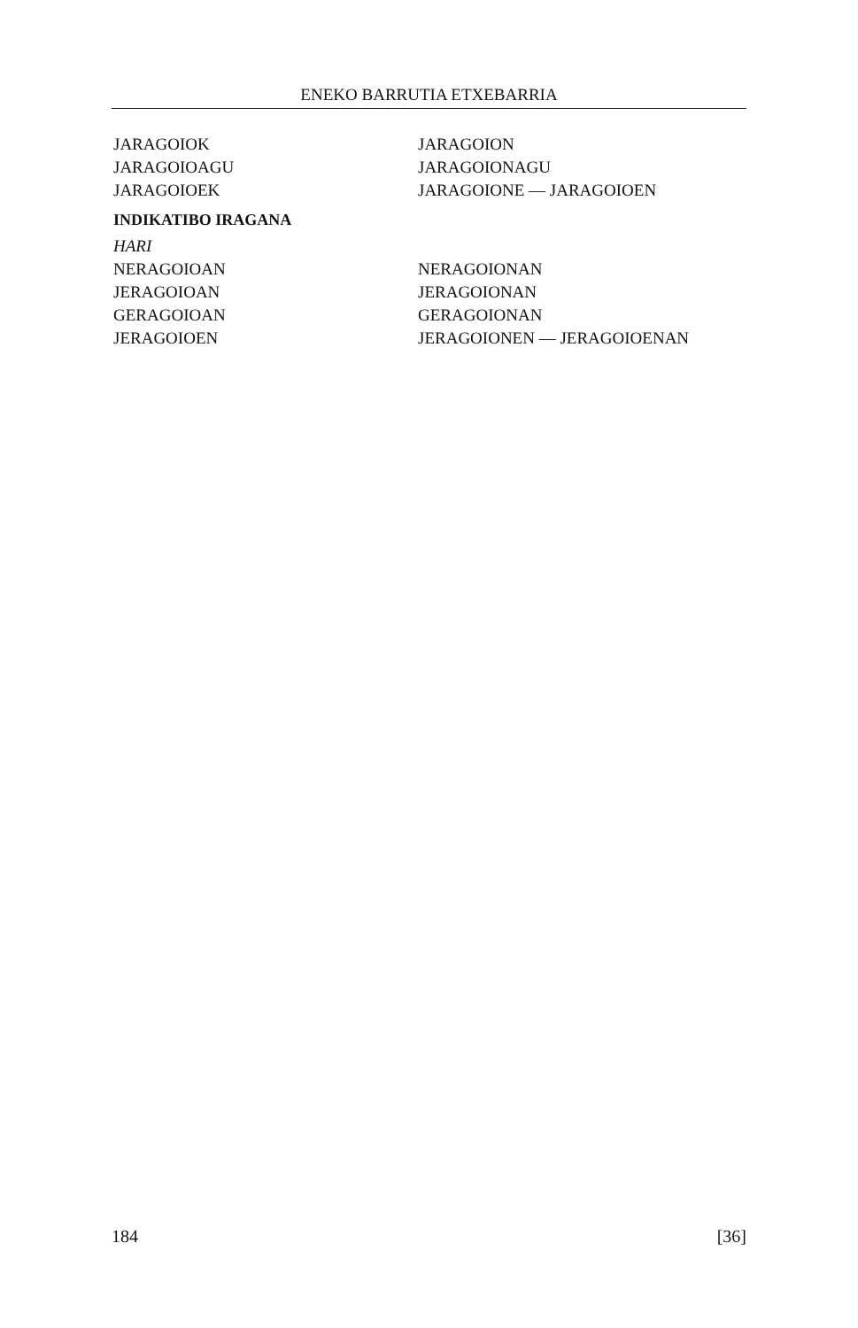ENEKO BARRUTIA ETXEBARRIA
JARAGOIOK JARAGOION
JARAGOIOAGU JARAGOIONAGU
JARAGOIOEK JARAGOIONE — JARAGOIOEN
INDIKATIBO IRAGANA
HARI
NERAGOIOAN NERAGOIONAN
JERAGOIOAN JERAGOIONAN
GERAGOIOAN GERAGOIONAN
JERAGOIOEN JERAGOIONEN — JERAGOIOENAN
184 [36]